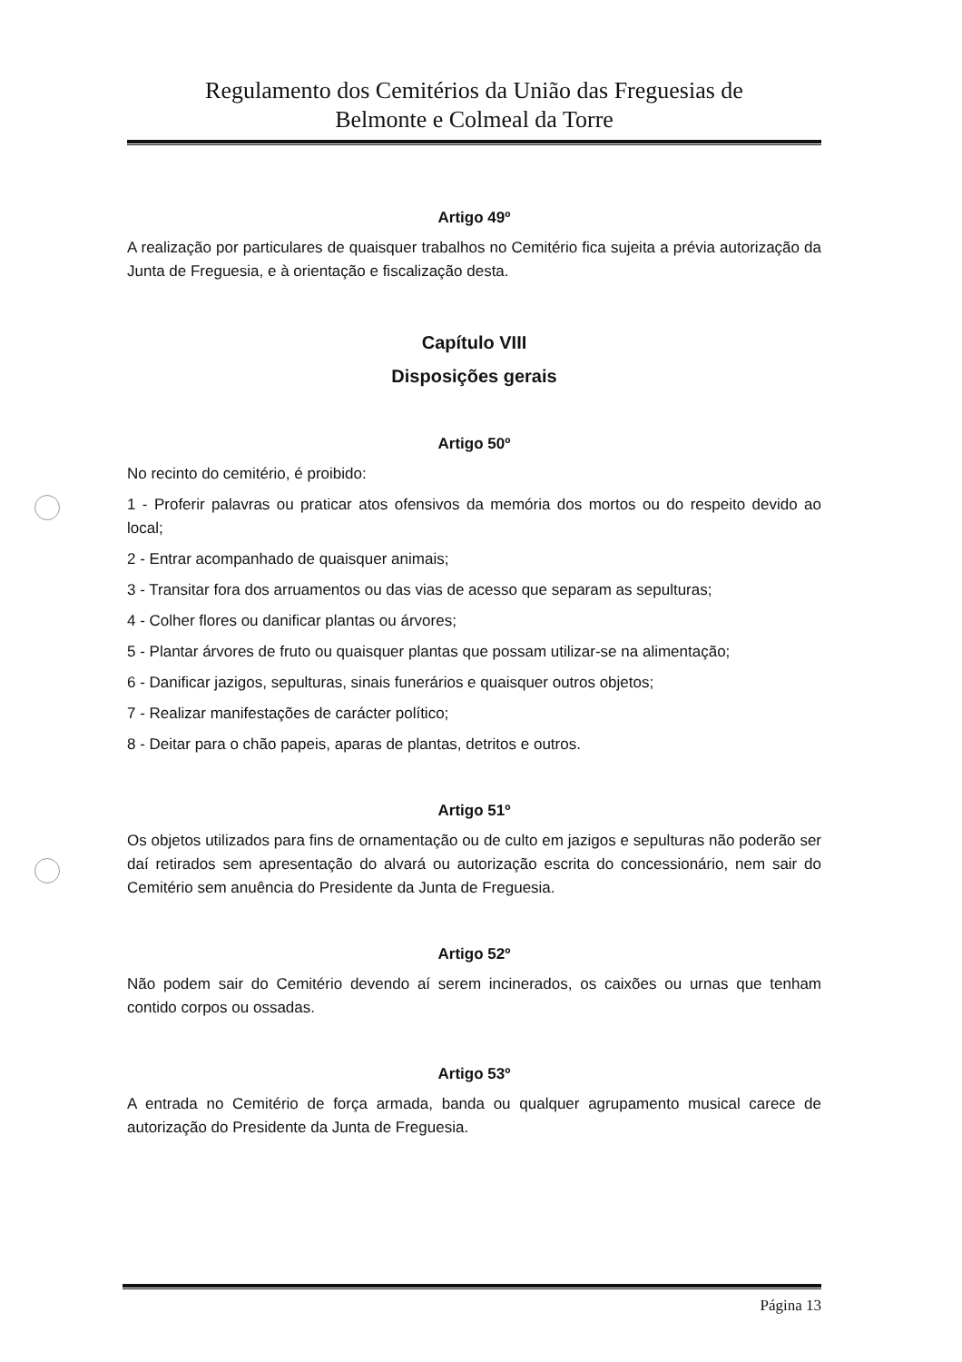Regulamento dos Cemitérios da União das Freguesias de
Belmonte e Colmeal da Torre
Artigo 49º
A realização por particulares de quaisquer trabalhos no Cemitério fica sujeita a prévia autorização da Junta de Freguesia, e à orientação e fiscalização desta.
Capítulo VIII
Disposições gerais
Artigo 50º
No recinto do cemitério, é proibido:
1 - Proferir palavras ou praticar atos ofensivos da memória dos mortos ou do respeito devido ao local;
2 - Entrar acompanhado de quaisquer animais;
3 - Transitar fora dos arruamentos ou das vias de acesso que separam as sepulturas;
4 - Colher flores ou danificar plantas ou árvores;
5 - Plantar árvores de fruto ou quaisquer plantas que possam utilizar-se na alimentação;
6 - Danificar jazigos, sepulturas, sinais funerários e quaisquer outros objetos;
7 - Realizar manifestações de carácter político;
8 - Deitar para o chão papeis, aparas de plantas, detritos e outros.
Artigo 51º
Os objetos utilizados para fins de ornamentação ou de culto em jazigos e sepulturas não poderão ser daí retirados sem apresentação do alvará ou autorização escrita do concessionário, nem sair do Cemitério sem anuência do Presidente da Junta de Freguesia.
Artigo 52º
Não podem sair do Cemitério devendo aí serem incinerados, os caixões ou urnas que tenham contido corpos ou ossadas.
Artigo 53º
A entrada no Cemitério de força armada, banda ou qualquer agrupamento musical carece de autorização do Presidente da Junta de Freguesia.
Página 13